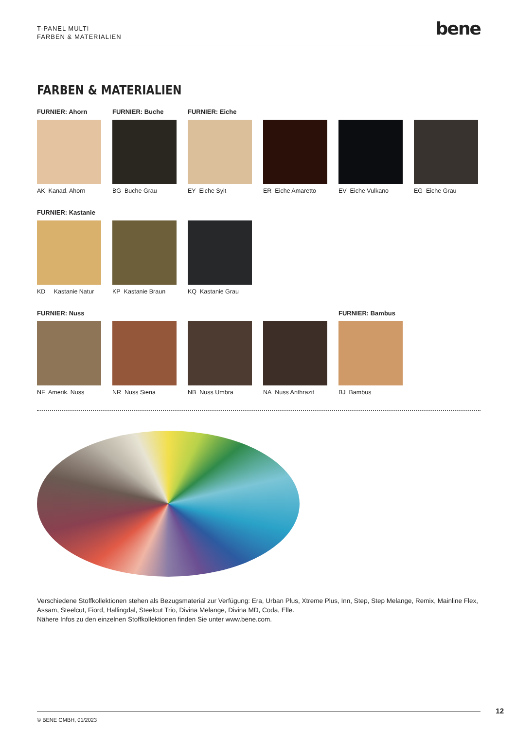T-PANEL MULTI
FARBEN & MATERIALIEN
bene
FARBEN & MATERIALIEN
FURNIER: Ahorn
AK Kanad. Ahorn
FURNIER: Buche
BG Buche Grau
FURNIER: Eiche
EY Eiche Sylt
ER Eiche Amaretto
EV Eiche Vulkano
EG Eiche Grau
FURNIER: Kastanie
KD Kastanie Natur
KP Kastanie Braun
KQ Kastanie Grau
FURNIER: Nuss
NF Amerik. Nuss
NR Nuss Siena
NB Nuss Umbra
NA Nuss Anthrazit
FURNIER: Bambus
BJ Bambus
Verschiedene Stoffkollektionen stehen als Bezugsmaterial zur Verfügung: Era, Urban Plus, Xtreme Plus, Inn, Step, Step Melange, Remix, Mainline Flex, Assam, Steelcut, Fiord, Hallingdal, Steelcut Trio, Divina Melange, Divina MD, Coda, Elle.
Nähere Infos zu den einzelnen Stoffkollektionen finden Sie unter www.bene.com.
12 © BENE GMBH, 01/2023